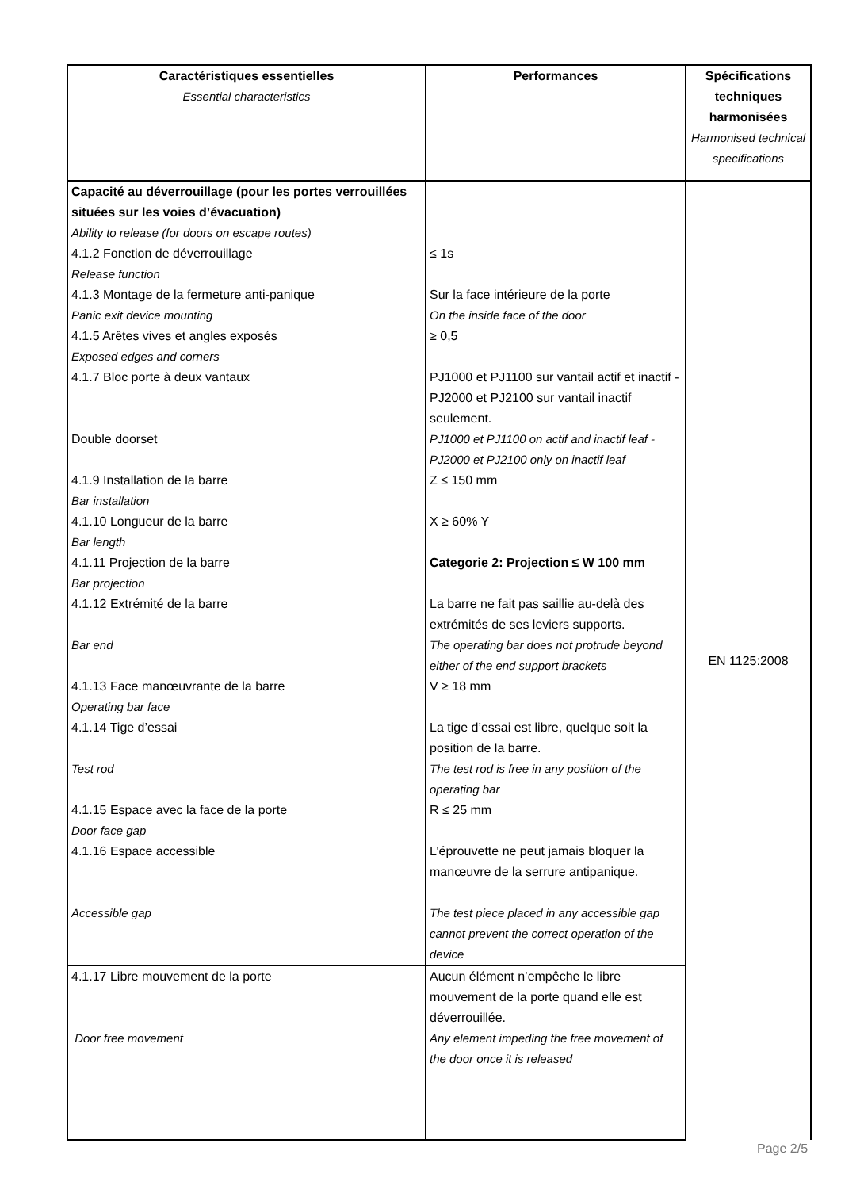| Caractéristiques essentielles Essential characteristics | Performances | Spécifications techniques harmonisées Harmonised technical specifications |
| --- | --- | --- |
| Capacité au déverrouillage (pour les portes verrouillées situées sur les voies d’évacuation) Ability to release (for doors on escape routes) 4.1.2 Fonction de déverrouillage Release function 4.1.3 Montage de la fermeture anti-panique Panic exit device mounting 4.1.5 Arêtes vives et angles exposés Exposed edges and corners 4.1.7 Bloc porte à deux vantaux Double doorset 4.1.9 Installation de la barre Bar installation 4.1.10 Longueur de la barre Bar length 4.1.11 Projection de la barre Bar projection 4.1.12 Extrémité de la barre Bar end 4.1.13 Face manœuvrante de la barre Operating bar face 4.1.14 Tige d’essai Test rod 4.1.15 Espace avec la face de la porte Door face gap 4.1.16 Espace accessible Accessible gap | ≤ 1s Sur la face intérieure de la porte On the inside face of the door ≥ 0,5 PJ1000 et PJ1100 sur vantail actif et inactif - PJ2000 et PJ2100 sur vantail inactif seulement. PJ1000 et PJ1100 on actif and inactif leaf - PJ2000 et PJ2100 only on inactif leaf Z ≤ 150 mm X ≥ 60% Y Categorie 2: Projection ≤ W 100 mm La barre ne fait pas saillie au-delà des extrémités de ses leviers supports. The operating bar does not protrude beyond either of the end support brackets V ≥ 18 mm La tige d’essai est libre, quelque soit la position de la barre. The test rod is free in any position of the operating bar R ≤ 25 mm L’éprouvette ne peut jamais bloquer la manœuvre de la serrure antipanique. The test piece placed in any accessible gap cannot prevent the correct operation of the device | EN 1125:2008 |
| 4.1.17 Libre mouvement de la porte Door free movement | Aucun élément n’empêche le libre mouvement de la porte quand elle est déverrouillée. Any element impeding the free movement of the door once it is released | |
Page 2/5